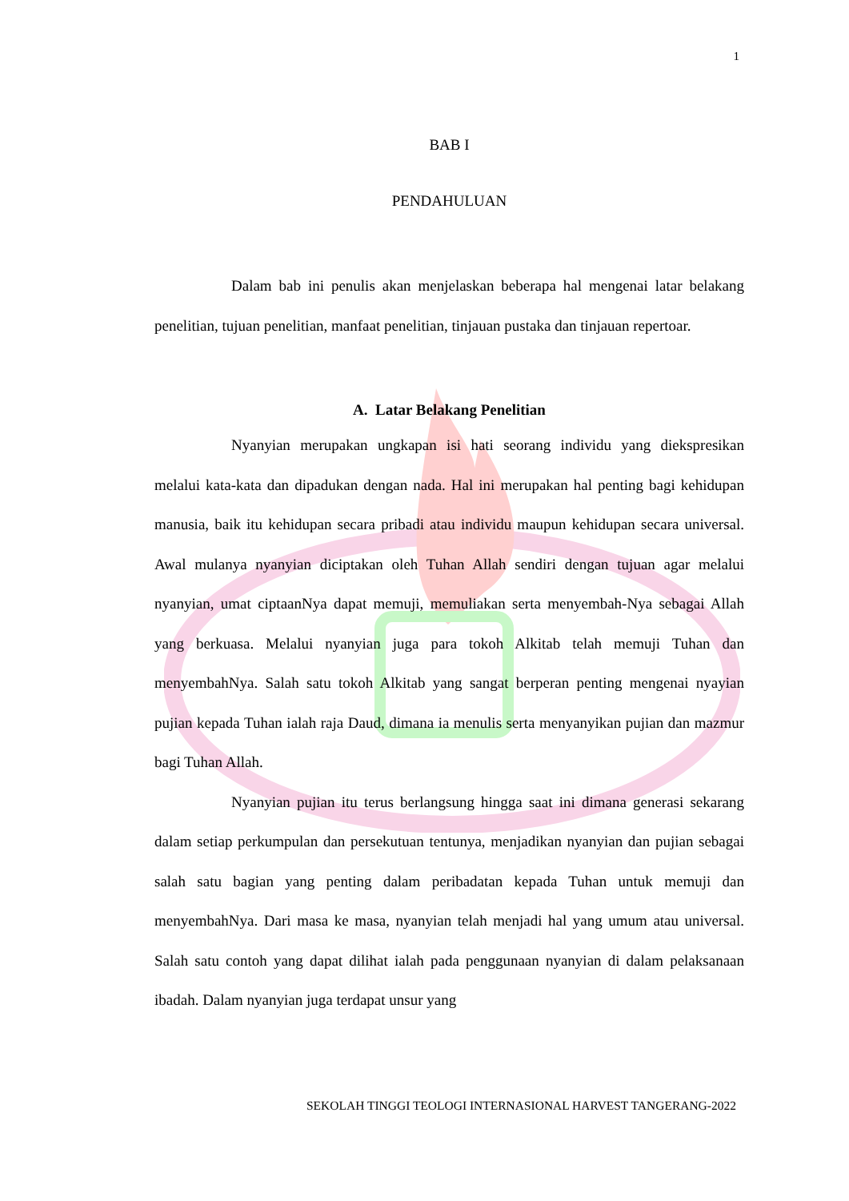1
BAB I
PENDAHULUAN
Dalam bab ini penulis akan menjelaskan beberapa hal mengenai latar belakang penelitian, tujuan penelitian, manfaat penelitian, tinjauan pustaka dan tinjauan repertoar.
A. Latar Belakang Penelitian
Nyanyian merupakan ungkapan isi hati seorang individu yang diekspresikan melalui kata-kata dan dipadukan dengan nada. Hal ini merupakan hal penting bagi kehidupan manusia, baik itu kehidupan secara pribadi atau individu maupun kehidupan secara universal. Awal mulanya nyanyian diciptakan oleh Tuhan Allah sendiri dengan tujuan agar melalui nyanyian, umat ciptaanNya dapat memuji, memuliakan serta menyembah-Nya sebagai Allah yang berkuasa. Melalui nyanyian juga para tokoh Alkitab telah memuji Tuhan dan menyembahNya. Salah satu tokoh Alkitab yang sangat berperan penting mengenai nyayian pujian kepada Tuhan ialah raja Daud, dimana ia menulis serta menyanyikan pujian dan mazmur bagi Tuhan Allah.
Nyanyian pujian itu terus berlangsung hingga saat ini dimana generasi sekarang dalam setiap perkumpulan dan persekutuan tentunya, menjadikan nyanyian dan pujian sebagai salah satu bagian yang penting dalam peribadatan kepada Tuhan untuk memuji dan menyembahNya. Dari masa ke masa, nyanyian telah menjadi hal yang umum atau universal. Salah satu contoh yang dapat dilihat ialah pada penggunaan nyanyian di dalam pelaksanaan ibadah. Dalam nyanyian juga terdapat unsur yang
SEKOLAH TINGGI TEOLOGI INTERNASIONAL HARVEST TANGERANG-2022